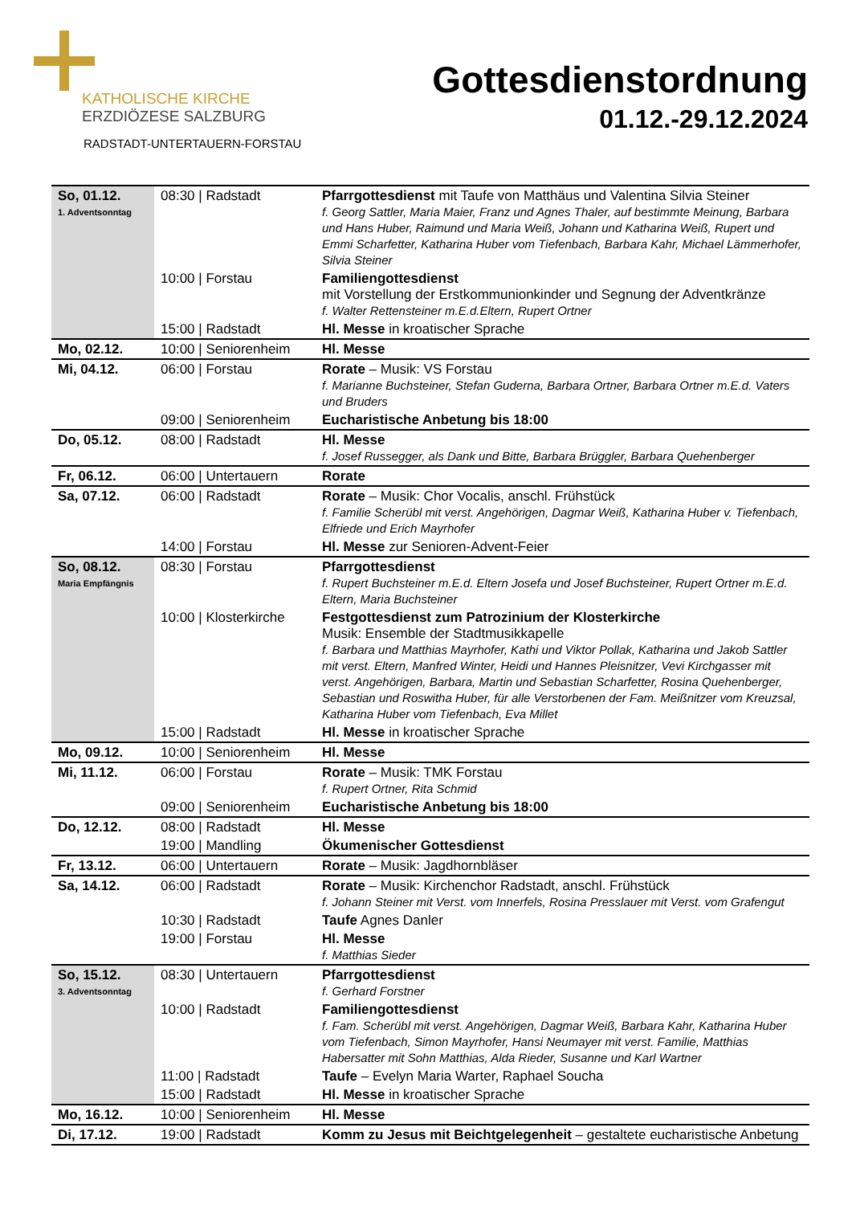KATHOLISCHE KIRCHE
ERZDIÖZESE SALZBURG
RADSTADT-UNTERTAUERN-FORSTAU
Gottesdienstordnung
01.12.-29.12.2024
| So, 01.12. 1. Adventsonntag | 08:30 / Radstadt | Pfarrgottesdienst mit Taufe von Matthäus und Valentina Silvia Steiner f. Georg Sattler, Maria Maier, Franz und Agnes Thaler, auf bestimmte Meinung, Barbara und Hans Huber, Raimund und Maria Weiß, Johann und Katharina Weiß, Rupert und Emmi Scharfetter, Katharina Huber vom Tiefenbach, Barbara Kahr, Michael Lämmerhofer, Silvia Steiner |
| | 10:00 / Forstau | Familiengottesdienst mit Vorstellung der Erstkommunionkinder und Segnung der Adventkränze f. Walter Rettensteiner m.E.d.Eltern, Rupert Ortner |
| | 15:00 / Radstadt | Hl. Messe in kroatischer Sprache |
| Mo, 02.12. | 10:00 / Seniorenheim | Hl. Messe |
| Mi, 04.12. | 06:00 / Forstau | Rorate – Musik: VS Forstau f. Marianne Buchsteiner, Stefan Guderna, Barbara Ortner, Barbara Ortner m.E.d. Vaters und Bruders |
| | 09:00 / Seniorenheim | Eucharistische Anbetung bis 18:00 |
| Do, 05.12. | 08:00 / Radstadt | Hl. Messe f. Josef Russegger, als Dank und Bitte, Barbara Brüggler, Barbara Quehenberger |
| Fr, 06.12. | 06:00 / Untertauern | Rorate |
| Sa, 07.12. | 06:00 / Radstadt | Rorate – Musik: Chor Vocalis, anschl. Frühstück f. Familie Scherübl mit verst. Angehörigen, Dagmar Weiß, Katharina Huber v. Tiefenbach, Elfriede und Erich Mayrhofer |
| | 14:00 / Forstau | Hl. Messe zur Senioren-Advent-Feier |
| So, 08.12. Maria Empfängnis | 08:30 / Forstau | Pfarrgottesdienst f. Rupert Buchsteiner m.E.d. Eltern Josefa und Josef Buchsteiner, Rupert Ortner m.E.d. Eltern, Maria Buchsteiner |
| | 10:00 / Klosterkirche | Festgottesdienst zum Patrozinium der Klosterkirche Musik: Ensemble der Stadtmusikkapelle f. Barbara und Matthias Mayrhofer, Kathi und Viktor Pollak, Katharina und Jakob Sattler mit verst. Eltern, Manfred Winter, Heidi und Hannes Pleisnitzer, Vevi Kirchgasser mit verst. Angehörigen, Barbara, Martin und Sebastian Scharfetter, Rosina Quehenberger, Sebastian und Roswitha Huber, für alle Verstorbenen der Fam. Meißnitzer vom Kreuzsal, Katharina Huber vom Tiefenbach, Eva Millet |
| | 15:00 / Radstadt | Hl. Messe in kroatischer Sprache |
| Mo, 09.12. | 10:00 / Seniorenheim | Hl. Messe |
| Mi, 11.12. | 06:00 / Forstau | Rorate – Musik: TMK Forstau f. Rupert Ortner, Rita Schmid |
| | 09:00 / Seniorenheim | Eucharistische Anbetung bis 18:00 |
| Do, 12.12. | 08:00 / Radstadt | Hl. Messe |
| | 19:00 / Mandling | Ökumenischer Gottesdienst |
| Fr, 13.12. | 06:00 / Untertauern | Rorate – Musik: Jagdhornbläser |
| Sa, 14.12. | 06:00 / Radstadt | Rorate – Musik: Kirchenchor Radstadt, anschl. Frühstück f. Johann Steiner mit Verst. vom Innerfels, Rosina Presslauer mit Verst. vom Grafengut |
| | 10:30 / Radstadt | Taufe Agnes Danler |
| | 19:00 / Forstau | Hl. Messe f. Matthias Sieder |
| So, 15.12. 3. Adventsonntag | 08:30 / Untertauern | Pfarrgottesdienst f. Gerhard Forstner |
| | 10:00 / Radstadt | Familiengottesdienst f. Fam. Scherübl mit verst. Angehörigen, Dagmar Weiß, Barbara Kahr, Katharina Huber vom Tiefenbach, Simon Mayrhofer, Hansi Neumayer mit verst. Familie, Matthias Habersatter mit Sohn Matthias, Alda Rieder, Susanne und Karl Wartner |
| | 11:00 / Radstadt | Taufe – Evelyn Maria Warter, Raphael Soucha |
| | 15:00 / Radstadt | Hl. Messe in kroatischer Sprache |
| Mo, 16.12. | 10:00 / Seniorenheim | Hl. Messe |
| Di, 17.12. | 19:00 / Radstadt | Komm zu Jesus mit Beichtgelegenheit – gestaltete eucharistische Anbetung |